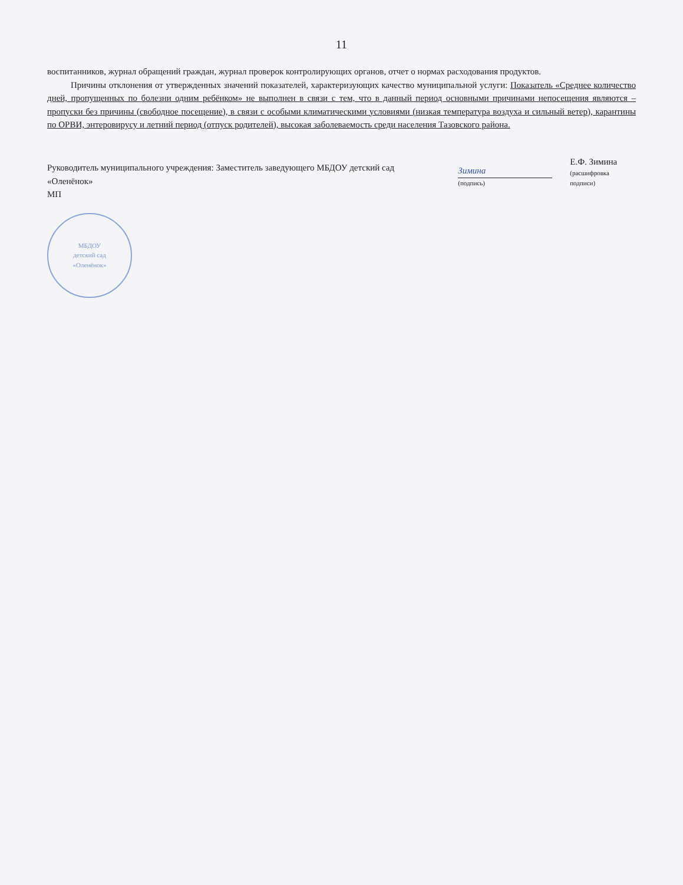11
воспитанников, журнал обращений граждан, журнал проверок контролирующих органов, отчет о нормах расходования продуктов.
Причины отклонения от утвержденных значений показателей, характеризующих качество муниципальной услуги: Показатель «Среднее количество дней, пропущенных по болезни одним ребёнком» не выполнен в связи с тем, что в данный период основными причинами непосещения являются – пропуски без причины (свободное посещение), в связи с особыми климатическими условиями (низкая температура воздуха и сильный ветер), карантины по ОРВИ, энтеровирусу и летний период (отпуск родителей), высокая заболеваемость среди населения Тазовского района.
Руководитель муниципального учреждения: Заместитель заведующего МБДОУ детский сад «Оленёнок»
Зимина
(подпись)
Е.Ф. Зимина
(расшифровка подписи)
МП
МБДОУ
детский сад
«Оленёнок»